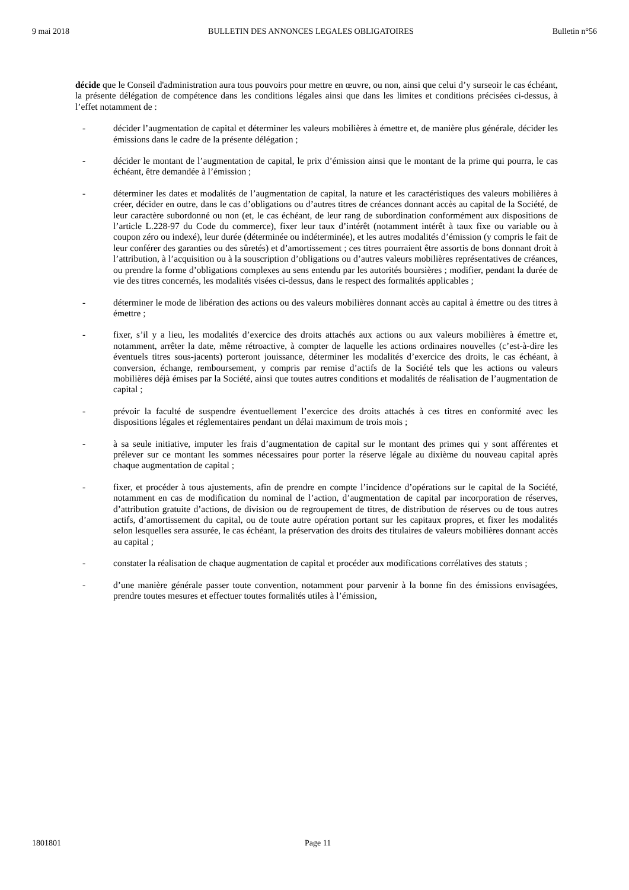9 mai 2018 BULLETIN DES ANNONCES LEGALES OBLIGATOIRES Bulletin n°56
décide que le Conseil d'administration aura tous pouvoirs pour mettre en œuvre, ou non, ainsi que celui d’y surseoir le cas échéant, la présente délégation de compétence dans les conditions légales ainsi que dans les limites et conditions précisées ci-dessus, à l’effet notamment de :
- décider l’augmentation de capital et déterminer les valeurs mobilières à émettre et, de manière plus générale, décider les émissions dans le cadre de la présente délégation ;
- décider le montant de l’augmentation de capital, le prix d’émission ainsi que le montant de la prime qui pourra, le cas échéant, être demandée à l’émission ;
- déterminer les dates et modalités de l’augmentation de capital, la nature et les caractéristiques des valeurs mobilières à créer, décider en outre, dans le cas d’obligations ou d’autres titres de créances donnant accès au capital de la Société, de leur caractère subordonné ou non (et, le cas échéant, de leur rang de subordination conformément aux dispositions de l’article L.228-97 du Code du commerce), fixer leur taux d’intérêt (notamment intérêt à taux fixe ou variable ou à coupon zéro ou indexé), leur durée (déterminée ou indéterminée), et les autres modalités d’émission (y compris le fait de leur conférer des garanties ou des sûretés) et d’amortissement ; ces titres pourraient être assortis de bons donnant droit à l’attribution, à l’acquisition ou à la souscription d’obligations ou d’autres valeurs mobilières représentatives de créances, ou prendre la forme d’obligations complexes au sens entendu par les autorités boursières ; modifier, pendant la durée de vie des titres concernés, les modalités visées ci-dessus, dans le respect des formalités applicables ;
- déterminer le mode de libération des actions ou des valeurs mobilières donnant accès au capital à émettre ou des titres à émettre ;
- fixer, s’il y a lieu, les modalités d’exercice des droits attachés aux actions ou aux valeurs mobilières à émettre et, notamment, arrêter la date, même rétroactive, à compter de laquelle les actions ordinaires nouvelles (c’est-à-dire les éventuels titres sous-jacents) porteront jouissance, déterminer les modalités d’exercice des droits, le cas échéant, à conversion, échange, remboursement, y compris par remise d’actifs de la Société tels que les actions ou valeurs mobilières déjà émises par la Société, ainsi que toutes autres conditions et modalités de réalisation de l’augmentation de capital ;
- prévoir la faculté de suspendre éventuellement l’exercice des droits attachés à ces titres en conformité avec les dispositions légales et réglementaires pendant un délai maximum de trois mois ;
- à sa seule initiative, imputer les frais d’augmentation de capital sur le montant des primes qui y sont afférentes et prélever sur ce montant les sommes nécessaires pour porter la réserve légale au dixième du nouveau capital après chaque augmentation de capital ;
- fixer, et procéder à tous ajustements, afin de prendre en compte l’incidence d’opérations sur le capital de la Société, notamment en cas de modification du nominal de l’action, d’augmentation de capital par incorporation de réserves, d’attribution gratuite d’actions, de division ou de regroupement de titres, de distribution de réserves ou de tous autres actifs, d’amortissement du capital, ou de toute autre opération portant sur les capitaux propres, et fixer les modalités selon lesquelles sera assurée, le cas échéant, la préservation des droits des titulaires de valeurs mobilières donnant accès au capital ;
- constater la réalisation de chaque augmentation de capital et procéder aux modifications corrélatives des statuts ;
- d’une manière générale passer toute convention, notamment pour parvenir à la bonne fin des émissions envisagées, prendre toutes mesures et effectuer toutes formalités utiles à l’émission,
1801801 Page 11